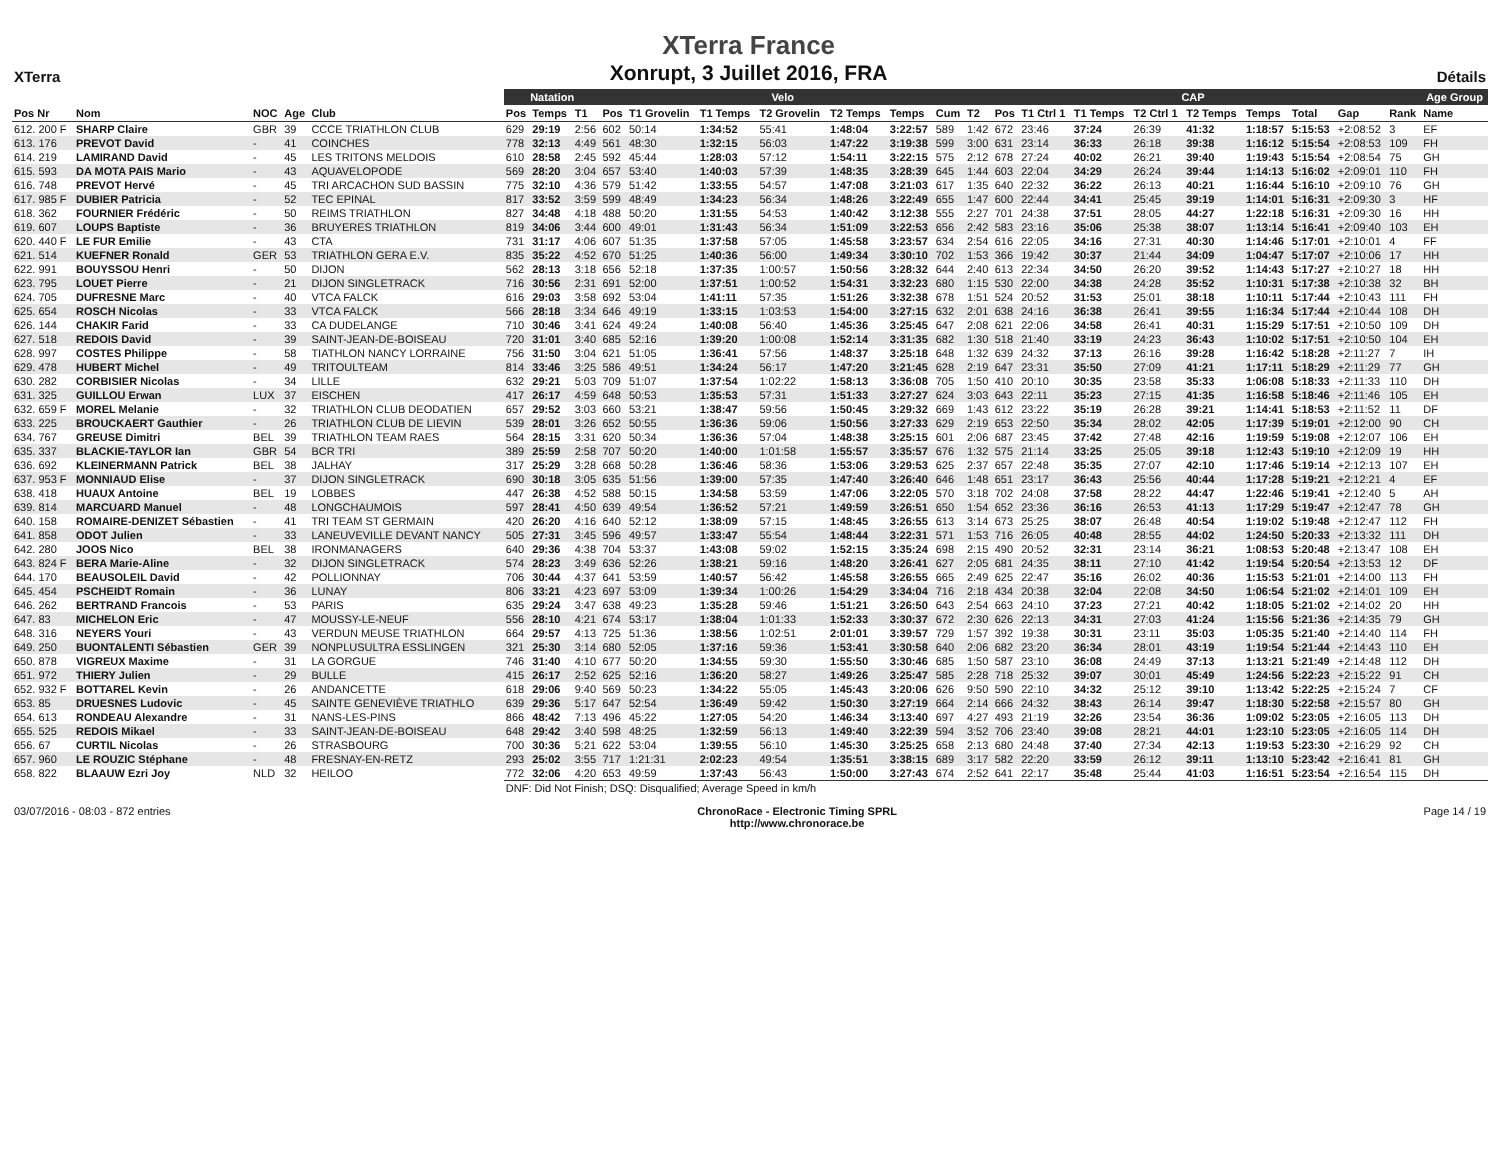XTerra
XTerra France
Xonrupt, 3 Juillet 2016, FRA
Détails
| | | | | | | Natation | | | Velo | | | | | | | CAP | | | | | | | | | | Age Group |
| --- | --- | --- | --- | --- | --- | --- | --- | --- | --- | --- | --- | --- | --- | --- | --- | --- | --- | --- | --- | --- | --- | --- | --- | --- | --- | --- |
| Pos Nr | Nom | NOC | Age | Club | | Pos | Temps | T1 | Pos | T1 Grovelin | T1 Temps | T2 Grovelin | T2 Temps | Temps | Cum | T2 | Pos | T1 Ctrl 1 | T1 Temps | T2 Ctrl 1 | T2 Temps | Temps | Total | Gap | Rank | Name |
| 612. 200 F | SHARP Claire | GBR | 39 | CCCE TRIATHLON CLUB | | 629 | 29:19 | 2:56 | 602 | 50:14 | 1:34:52 | 55:41 | 1:48:04 | 3:22:57 | 589 | 1:42 | 672 | 23:46 | 37:24 | 26:39 | 41:32 | 1:18:57 | 5:15:53 | +2:08:52 | 3 | EF |
| 613. 176 | PREVOT David | - | 41 | COINCHES | | 778 | 32:13 | 4:49 | 561 | 48:30 | 1:32:15 | 56:03 | 1:47:22 | 3:19:38 | 599 | 3:00 | 631 | 23:14 | 36:33 | 26:18 | 39:38 | 1:16:12 | 5:15:54 | +2:08:53 | 109 | FH |
| 614. 219 | LAMIRAND David | - | 45 | LES TRITONS MELDOIS | | 610 | 28:58 | 2:45 | 592 | 45:44 | 1:28:03 | 57:12 | 1:54:11 | 3:22:15 | 575 | 2:12 | 678 | 27:24 | 40:02 | 26:21 | 39:40 | 1:19:43 | 5:15:54 | +2:08:54 | 75 | GH |
| 615. 593 | DA MOTA PAIS Mario | - | 43 | AQUAVELOPODE | | 569 | 28:20 | 3:04 | 657 | 53:40 | 1:40:03 | 57:39 | 1:48:35 | 3:28:39 | 645 | 1:44 | 603 | 22:04 | 34:29 | 26:24 | 39:44 | 1:14:13 | 5:16:02 | +2:09:01 | 110 | FH |
| 616. 748 | PREVOT Hervé | - | 45 | TRI ARCACHON SUD BASSIN | | 775 | 32:10 | 4:36 | 579 | 51:42 | 1:33:55 | 54:57 | 1:47:08 | 3:21:03 | 617 | 1:35 | 640 | 22:32 | 36:22 | 26:13 | 40:21 | 1:16:44 | 5:16:10 | +2:09:10 | 76 | GH |
| 617. 985 F | DUBIER Patricia | - | 52 | TEC EPINAL | | 817 | 33:52 | 3:59 | 599 | 48:49 | 1:34:23 | 56:34 | 1:48:26 | 3:22:49 | 655 | 1:47 | 600 | 22:44 | 34:41 | 25:45 | 39:19 | 1:14:01 | 5:16:31 | +2:09:30 | 3 | HF |
| 618. 362 | FOURNIER Frédéric | - | 50 | REIMS TRIATHLON | | 827 | 34:48 | 4:18 | 488 | 50:20 | 1:31:55 | 54:53 | 1:40:42 | 3:12:38 | 555 | 2:27 | 701 | 24:38 | 37:51 | 28:05 | 44:27 | 1:22:18 | 5:16:31 | +2:09:30 | 16 | HH |
| 619. 607 | LOUPS Baptiste | - | 36 | BRUYERES TRIATHLON | | 819 | 34:06 | 3:44 | 600 | 49:01 | 1:31:43 | 56:34 | 1:51:09 | 3:22:53 | 656 | 2:42 | 583 | 23:16 | 35:06 | 25:38 | 38:07 | 1:13:14 | 5:16:41 | +2:09:40 | 103 | EH |
| 620. 440 F | LE FUR Emilie | - | 43 | CTA | | 731 | 31:17 | 4:06 | 607 | 51:35 | 1:37:58 | 57:05 | 1:45:58 | 3:23:57 | 634 | 2:54 | 616 | 22:05 | 34:16 | 27:31 | 40:30 | 1:14:46 | 5:17:01 | +2:10:01 | 4 | FF |
| 621. 514 | KUEFNER Ronald | GER | 53 | TRIATHLON GERA E.V. | | 835 | 35:22 | 4:52 | 670 | 51:25 | 1:40:36 | 56:00 | 1:49:34 | 3:30:10 | 702 | 1:53 | 366 | 19:42 | 30:37 | 21:44 | 34:09 | 1:04:47 | 5:17:07 | +2:10:06 | 17 | HH |
| 622. 991 | BOUYSSOU Henri | - | 50 | DIJON | | 562 | 28:13 | 3:18 | 656 | 52:18 | 1:37:35 | 1:00:57 | 1:50:56 | 3:28:32 | 644 | 2:40 | 613 | 22:34 | 34:50 | 26:20 | 39:52 | 1:14:43 | 5:17:27 | +2:10:27 | 18 | HH |
| 623. 795 | LOUET Pierre | - | 21 | DIJON SINGLETRACK | | 716 | 30:56 | 2:31 | 691 | 52:00 | 1:37:51 | 1:00:52 | 1:54:31 | 3:32:23 | 680 | 1:15 | 530 | 22:00 | 34:38 | 24:28 | 35:52 | 1:10:31 | 5:17:38 | +2:10:38 | 32 | BH |
| 624. 705 | DUFRESNE Marc | - | 40 | VTCA FALCK | | 616 | 29:03 | 3:58 | 692 | 53:04 | 1:41:11 | 57:35 | 1:51:26 | 3:32:38 | 678 | 1:51 | 524 | 20:52 | 31:53 | 25:01 | 38:18 | 1:10:11 | 5:17:44 | +2:10:43 | 111 | FH |
| 625. 654 | ROSCH Nicolas | - | 33 | VTCA FALCK | | 566 | 28:18 | 3:34 | 646 | 49:19 | 1:33:15 | 1:03:53 | 1:54:00 | 3:27:15 | 632 | 2:01 | 638 | 24:16 | 36:38 | 26:41 | 39:55 | 1:16:34 | 5:17:44 | +2:10:44 | 108 | DH |
| 626. 144 | CHAKIR Farid | - | 33 | CA DUDELANGE | | 710 | 30:46 | 3:41 | 624 | 49:24 | 1:40:08 | 56:40 | 1:45:36 | 3:25:45 | 647 | 2:08 | 621 | 22:06 | 34:58 | 26:41 | 40:31 | 1:15:29 | 5:17:51 | +2:10:50 | 109 | DH |
| 627. 518 | REDOIS David | - | 39 | SAINT-JEAN-DE-BOISEAU | | 720 | 31:01 | 3:40 | 685 | 52:16 | 1:39:20 | 1:00:08 | 1:52:14 | 3:31:35 | 682 | 1:30 | 518 | 21:40 | 33:19 | 24:23 | 36:43 | 1:10:02 | 5:17:51 | +2:10:50 | 104 | EH |
| 628. 997 | COSTES Philippe | - | 58 | TIATHLON NANCY LORRAINE | | 756 | 31:50 | 3:04 | 621 | 51:05 | 1:36:41 | 57:56 | 1:48:37 | 3:25:18 | 648 | 1:32 | 639 | 24:32 | 37:13 | 26:16 | 39:28 | 1:16:42 | 5:18:28 | +2:11:27 | 7 | IH |
| 629. 478 | HUBERT Michel | - | 49 | TRITOULTEAM | | 814 | 33:46 | 3:25 | 586 | 49:51 | 1:34:24 | 56:17 | 1:47:20 | 3:21:45 | 628 | 2:19 | 647 | 23:31 | 35:50 | 27:09 | 41:21 | 1:17:11 | 5:18:29 | +2:11:29 | 77 | GH |
| 630. 282 | CORBISIER Nicolas | - | 34 | LILLE | | 632 | 29:21 | 5:03 | 709 | 51:07 | 1:37:54 | 1:02:22 | 1:58:13 | 3:36:08 | 705 | 1:50 | 410 | 20:10 | 30:35 | 23:58 | 35:33 | 1:06:08 | 5:18:33 | +2:11:33 | 110 | DH |
| 631. 325 | GUILLOU Erwan | LUX | 37 | EISCHEN | | 417 | 26:17 | 4:59 | 648 | 50:53 | 1:35:53 | 57:31 | 1:51:33 | 3:27:27 | 624 | 3:03 | 643 | 22:11 | 35:23 | 27:15 | 41:35 | 1:16:58 | 5:18:46 | +2:11:46 | 105 | EH |
| 632. 659 F | MOREL Melanie | - | 32 | TRIATHLON CLUB DEODATIEN | | 657 | 29:52 | 3:03 | 660 | 53:21 | 1:38:47 | 59:56 | 1:50:45 | 3:29:32 | 669 | 1:43 | 612 | 23:22 | 35:19 | 26:28 | 39:21 | 1:14:41 | 5:18:53 | +2:11:52 | 11 | DF |
| 633. 225 | BROUCKAERT Gauthier | - | 26 | TRIATHLON CLUB DE LIEVIN | | 539 | 28:01 | 3:26 | 652 | 50:55 | 1:36:36 | 59:06 | 1:50:56 | 3:27:33 | 629 | 2:19 | 653 | 22:50 | 35:34 | 28:02 | 42:05 | 1:17:39 | 5:19:01 | +2:12:00 | 90 | CH |
| 634. 767 | GREUSE Dimitri | BEL | 39 | TRIATHLON TEAM RAES | | 564 | 28:15 | 3:31 | 620 | 50:34 | 1:36:36 | 57:04 | 1:48:38 | 3:25:15 | 601 | 2:06 | 687 | 23:45 | 37:42 | 27:48 | 42:16 | 1:19:59 | 5:19:08 | +2:12:07 | 106 | EH |
| 635. 337 | BLACKIE-TAYLOR Ian | GBR | 54 | BCR TRI | | 389 | 25:59 | 2:58 | 707 | 50:20 | 1:40:00 | 1:01:58 | 1:55:57 | 3:35:57 | 676 | 1:32 | 575 | 21:14 | 33:25 | 25:05 | 39:18 | 1:12:43 | 5:19:10 | +2:12:09 | 19 | HH |
| 636. 692 | KLEINERMANN Patrick | BEL | 38 | JALHAY | | 317 | 25:29 | 3:28 | 668 | 50:28 | 1:36:46 | 58:36 | 1:53:06 | 3:29:53 | 625 | 2:37 | 657 | 22:48 | 35:35 | 27:07 | 42:10 | 1:17:46 | 5:19:14 | +2:12:13 | 107 | EH |
| 637. 953 F | MONNIAUD Elise | - | 37 | DIJON SINGLETRACK | | 690 | 30:18 | 3:05 | 635 | 51:56 | 1:39:00 | 57:35 | 1:47:40 | 3:26:40 | 646 | 1:48 | 651 | 23:17 | 36:43 | 25:56 | 40:44 | 1:17:28 | 5:19:21 | +2:12:21 | 4 | EF |
| 638. 418 | HUAUX Antoine | BEL | 19 | LOBBES | | 447 | 26:38 | 4:52 | 588 | 50:15 | 1:34:58 | 53:59 | 1:47:06 | 3:22:05 | 570 | 3:18 | 702 | 24:08 | 37:58 | 28:22 | 44:47 | 1:22:46 | 5:19:41 | +2:12:40 | 5 | AH |
| 639. 814 | MARCUARD Manuel | - | 48 | LONGCHAUMOIS | | 597 | 28:41 | 4:50 | 639 | 49:54 | 1:36:52 | 57:21 | 1:49:59 | 3:26:51 | 650 | 1:54 | 652 | 23:36 | 36:16 | 26:53 | 41:13 | 1:17:29 | 5:19:47 | +2:12:47 | 78 | GH |
| 640. 158 | ROMAIRE-DENIZET Sébastien | - | 41 | TRI TEAM ST GERMAIN | | 420 | 26:20 | 4:16 | 640 | 52:12 | 1:38:09 | 57:15 | 1:48:45 | 3:26:55 | 613 | 3:14 | 673 | 25:25 | 38:07 | 26:48 | 40:54 | 1:19:02 | 5:19:48 | +2:12:47 | 112 | FH |
| 641. 858 | ODOT Julien | - | 33 | LANEUVEVILLE DEVANT NANCY | | 505 | 27:31 | 3:45 | 596 | 49:57 | 1:33:47 | 55:54 | 1:48:44 | 3:22:31 | 571 | 1:53 | 716 | 26:05 | 40:48 | 28:55 | 44:02 | 1:24:50 | 5:20:33 | +2:13:32 | 111 | DH |
| 642. 280 | JOOS Nico | BEL | 38 | IRONMANAGERS | | 640 | 29:36 | 4:38 | 704 | 53:37 | 1:43:08 | 59:02 | 1:52:15 | 3:35:24 | 698 | 2:15 | 490 | 20:52 | 32:31 | 23:14 | 36:21 | 1:08:53 | 5:20:48 | +2:13:47 | 108 | EH |
| 643. 824 F | BERA Marie-Aline | - | 32 | DIJON SINGLETRACK | | 574 | 28:23 | 3:49 | 636 | 52:26 | 1:38:21 | 59:16 | 1:48:20 | 3:26:41 | 627 | 2:05 | 681 | 24:35 | 38:11 | 27:10 | 41:42 | 1:19:54 | 5:20:54 | +2:13:53 | 12 | DF |
| 644. 170 | BEAUSOLEIL David | - | 42 | POLLIONNAY | | 706 | 30:44 | 4:37 | 641 | 53:59 | 1:40:57 | 56:42 | 1:45:58 | 3:26:55 | 665 | 2:49 | 625 | 22:47 | 35:16 | 26:02 | 40:36 | 1:15:53 | 5:21:01 | +2:14:00 | 113 | FH |
| 645. 454 | PSCHEIDT Romain | - | 36 | LUNAY | | 806 | 33:21 | 4:23 | 697 | 53:09 | 1:39:34 | 1:00:26 | 1:54:29 | 3:34:04 | 716 | 2:18 | 434 | 20:38 | 32:04 | 22:08 | 34:50 | 1:06:54 | 5:21:02 | +2:14:01 | 109 | EH |
| 646. 262 | BERTRAND Francois | - | 53 | PARIS | | 635 | 29:24 | 3:47 | 638 | 49:23 | 1:35:28 | 59:46 | 1:51:21 | 3:26:50 | 643 | 2:54 | 663 | 24:10 | 37:23 | 27:21 | 40:42 | 1:18:05 | 5:21:02 | +2:14:02 | 20 | HH |
| 647. 83 | MICHELON Eric | - | 47 | MOUSSY-LE-NEUF | | 556 | 28:10 | 4:21 | 674 | 53:17 | 1:38:04 | 1:01:33 | 1:52:33 | 3:30:37 | 672 | 2:30 | 626 | 22:13 | 34:31 | 27:03 | 41:24 | 1:15:56 | 5:21:36 | +2:14:35 | 79 | GH |
| 648. 316 | NEYERS Youri | - | 43 | VERDUN MEUSE TRIATHLON | | 664 | 29:57 | 4:13 | 725 | 51:36 | 1:38:56 | 1:02:51 | 2:01:01 | 3:39:57 | 729 | 1:57 | 392 | 19:38 | 30:31 | 23:11 | 35:03 | 1:05:35 | 5:21:40 | +2:14:40 | 114 | FH |
| 649. 250 | BUONTALENTI Sébastien | GER | 39 | NONPLUSULTRA ESSLINGEN | | 321 | 25:30 | 3:14 | 680 | 52:05 | 1:37:16 | 59:36 | 1:53:41 | 3:30:58 | 640 | 2:06 | 682 | 23:20 | 36:34 | 28:01 | 43:19 | 1:19:54 | 5:21:44 | +2:14:43 | 110 | EH |
| 650. 878 | VIGREUX Maxime | - | 31 | LA GORGUE | | 746 | 31:40 | 4:10 | 677 | 50:20 | 1:34:55 | 59:30 | 1:55:50 | 3:30:46 | 685 | 1:50 | 587 | 23:10 | 36:08 | 24:49 | 37:13 | 1:13:21 | 5:21:49 | +2:14:48 | 112 | DH |
| 651. 972 | THIERY Julien | - | 29 | BULLE | | 415 | 26:17 | 2:52 | 625 | 52:16 | 1:36:20 | 58:27 | 1:49:26 | 3:25:47 | 585 | 2:28 | 718 | 25:32 | 39:07 | 30:01 | 45:49 | 1:24:56 | 5:22:23 | +2:15:22 | 91 | CH |
| 652. 932 F | BOTTAREL Kevin | - | 26 | ANDANCETTE | | 618 | 29:06 | 9:40 | 569 | 50:23 | 1:34:22 | 55:05 | 1:45:43 | 3:20:06 | 626 | 9:50 | 590 | 22:10 | 34:32 | 25:12 | 39:10 | 1:13:42 | 5:22:25 | +2:15:24 | 7 | CF |
| 653. 85 | DRUESNES Ludovic | - | 45 | SAINTE GENEVIÈVE TRIATHLO | | 639 | 29:36 | 5:17 | 647 | 52:54 | 1:36:49 | 59:42 | 1:50:30 | 3:27:19 | 664 | 2:14 | 666 | 24:32 | 38:43 | 26:14 | 39:47 | 1:18:30 | 5:22:58 | +2:15:57 | 80 | GH |
| 654. 613 | RONDEAU Alexandre | - | 31 | NANS-LES-PINS | | 866 | 48:42 | 7:13 | 496 | 45:22 | 1:27:05 | 54:20 | 1:46:34 | 3:13:40 | 697 | 4:27 | 493 | 21:19 | 32:26 | 23:54 | 36:36 | 1:09:02 | 5:23:05 | +2:16:05 | 113 | DH |
| 655. 525 | REDOIS Mikael | - | 33 | SAINT-JEAN-DE-BOISEAU | | 648 | 29:42 | 3:40 | 598 | 48:25 | 1:32:59 | 56:13 | 1:49:40 | 3:22:39 | 594 | 3:52 | 706 | 23:40 | 39:08 | 28:21 | 44:01 | 1:23:10 | 5:23:05 | +2:16:05 | 114 | DH |
| 656. 67 | CURTIL Nicolas | - | 26 | STRASBOURG | | 700 | 30:36 | 5:21 | 622 | 53:04 | 1:39:55 | 56:10 | 1:45:30 | 3:25:25 | 658 | 2:13 | 680 | 24:48 | 37:40 | 27:34 | 42:13 | 1:19:53 | 5:23:30 | +2:16:29 | 92 | CH |
| 657. 960 | LE ROUZIC Stéphane | - | 48 | FRESNAY-EN-RETZ | | 293 | 25:02 | 3:55 | 717 | 1:21:31 | 2:02:23 | 49:54 | 1:35:51 | 3:38:15 | 689 | 3:17 | 582 | 22:20 | 33:59 | 26:12 | 39:11 | 1:13:10 | 5:23:42 | +2:16:41 | 81 | GH |
| 658. 822 | BLAAUW Ezri Joy | NLD | 32 | HEILOO | | 772 | 32:06 | 4:20 | 653 | 49:59 | 1:37:43 | 56:43 | 1:50:00 | 3:27:43 | 674 | 2:52 | 641 | 22:17 | 35:48 | 25:44 | 41:03 | 1:16:51 | 5:23:54 | +2:16:54 | 115 | DH |
| | | | | | | DNF: Did Not Finish; DSQ: Disqualified; Average Speed in km/h | | | | | | | | | | | | | | | | | | | | |
03/07/2016 - 08:03 - 872 entries
ChronoRace - Electronic Timing SPRL
http://www.chronorace.be
Page 14 / 19